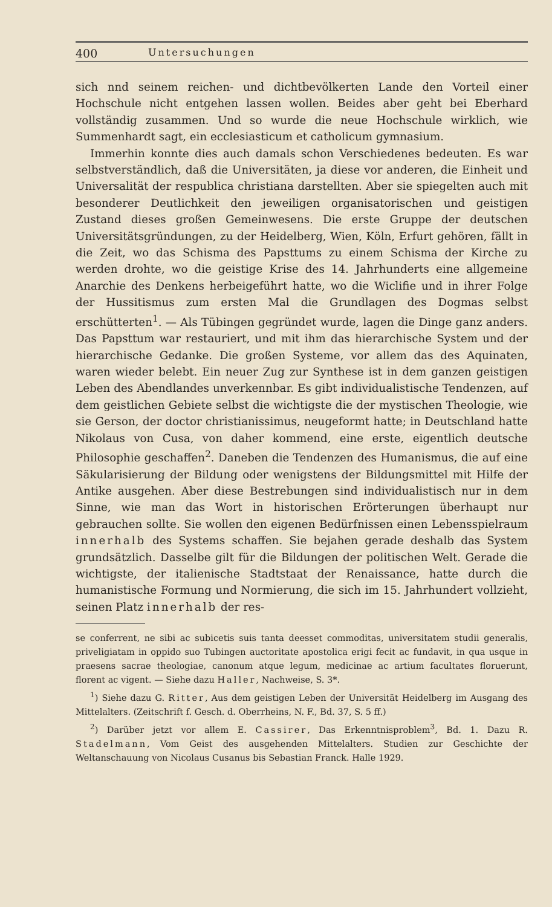400 Untersuchungen
sich nnd seinem reichen- und dichtbevölkerten Lande den Vorteil einer Hochschule nicht entgehen lassen wollen. Beides aber geht bei Eberhard vollständig zusammen. Und so wurde die neue Hochschule wirklich, wie Summenhardt sagt, ein ecclesiasticum et catholicum gymnasium.
Immerhin konnte dies auch damals schon Verschiedenes bedeuten. Es war selbstverständlich, daß die Universitäten, ja diese vor anderen, die Einheit und Universalität der respublica christiana darstellten. Aber sie spiegelten auch mit besonderer Deutlichkeit den jeweiligen organisatorischen und geistigen Zustand dieses großen Gemeinwesens. Die erste Gruppe der deutschen Universitätsgründungen, zu der Heidelberg, Wien, Köln, Erfurt gehören, fällt in die Zeit, wo das Schisma des Papsttums zu einem Schisma der Kirche zu werden drohte, wo die geistige Krise des 14. Jahrhunderts eine allgemeine Anarchie des Denkens herbeigeführt hatte, wo die Wiclifie und in ihrer Folge der Hussitismus zum ersten Mal die Grundlagen des Dogmas selbst erschütterten<sup>1</sup>. — Als Tübingen gegründet wurde, lagen die Dinge ganz anders. Das Papsttum war restauriert, und mit ihm das hierarchische System und der hierarchische Gedanke. Die großen Systeme, vor allem das des Aquinaten, waren wieder belebt. Ein neuer Zug zur Synthese ist in dem ganzen geistigen Leben des Abendlandes unverkennbar. Es gibt individualistische Tendenzen, auf dem geistlichen Gebiete selbst die wichtigste die der mystischen Theologie, wie sie Gerson, der doctor christianissimus, neugeformt hatte; in Deutschland hatte Nikolaus von Cusa, von daher kommend, eine erste, eigentlich deutsche Philosophie geschaffen<sup>2</sup>. Daneben die Tendenzen des Humanismus, die auf eine Säkularisierung der Bildung oder wenigstens der Bildungsmittel mit Hilfe der Antike ausgehen. Aber diese Bestrebungen sind individualistisch nur in dem Sinne, wie man das Wort in historischen Erörterungen überhaupt nur gebrauchen sollte. Sie wollen den eigenen Bedürfnissen einen Lebensspielraum innerhalb des Systems schaffen. Sie bejahen gerade deshalb das System grundsätzlich. Dasselbe gilt für die Bildungen der politischen Welt. Gerade die wichtigste, der italienische Stadtstaat der Renaissance, hatte durch die humanistische Formung und Normierung, die sich im 15. Jahrhundert vollzieht, seinen Platz innerhalb der res-
se conferrent, ne sibi ac subicetis suis tanta deesset commoditas, universitatem studii generalis, priveligiatam in oppido suo Tubingen auctoritate apostolica erigi fecit ac fundavit, in qua usque in praesens sacrae theologiae, canonum atque legum, medicinae ac artium facultates floruerunt, florent ac vigent. — Siehe dazu Haller, Nachweise, S. 3*.
<sup>1</sup>) Siehe dazu G. Ritter, Aus dem geistigen Leben der Universität Heidelberg im Ausgang des Mittelalters. (Zeitschrift f. Gesch. d. Oberrheins, N. F., Bd. 37, S. 5 ff.)
<sup>2</sup>) Darüber jetzt vor allem E. Cassirer, Das Erkenntnisproblem<sup>3</sup>, Bd. 1. Dazu R. Stadelmann, Vom Geist des ausgehenden Mittelalters. Studien zur Geschichte der Weltanschauung von Nicolaus Cusanus bis Sebastian Franck. Halle 1929.